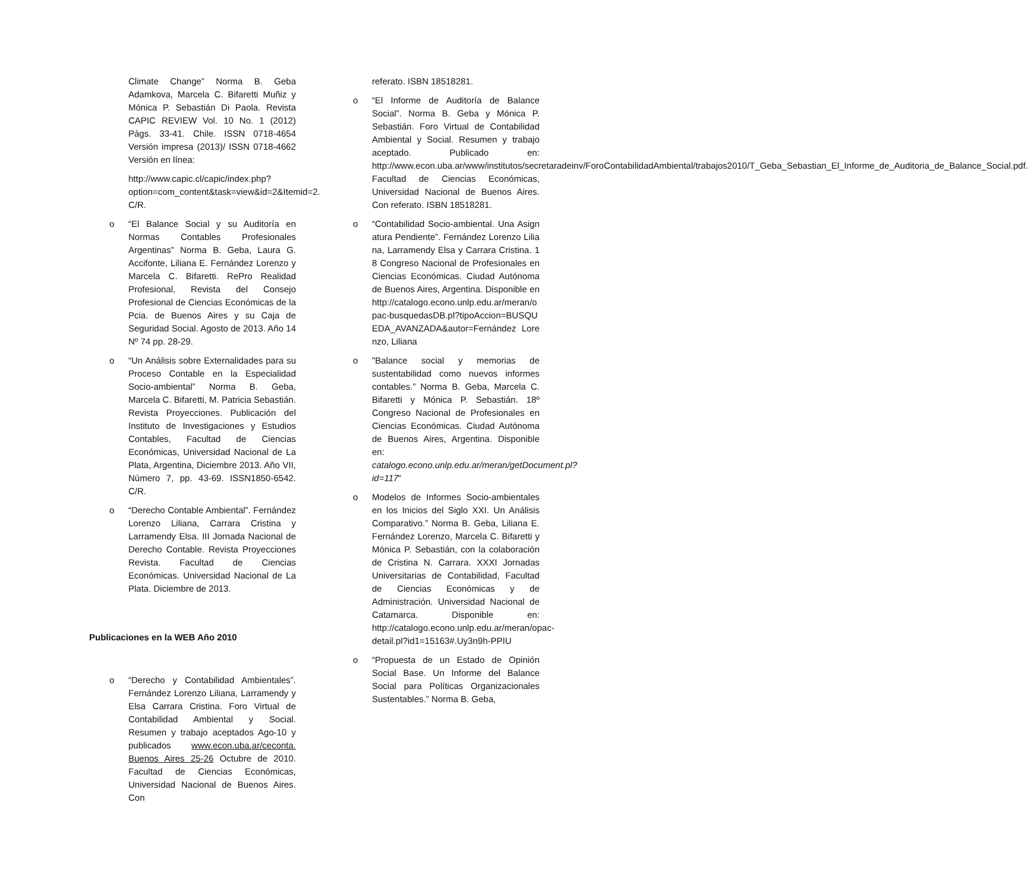Climate Change” Norma B. Geba Adamkova, Marcela C. Bifaretti Muñiz y Mónica P. Sebastián Di Paola. Revista CAPIC REVIEW Vol. 10 No. 1 (2012) Págs. 33-41. Chile. ISSN 0718-4654 Versión impresa (2013)/ ISSN 0718-4662 Versión en línea:
http://www.capic.cl/capic/index.php?option=com_content&task=view&id=2&Itemid=2. C/R.
o “El Balance Social y su Auditoría en Normas Contables Profesionales Argentinas” Norma B. Geba, Laura G. Accifonte, Liliana E. Fernández Lorenzo y Marcela C. Bifaretti. RePro Realidad Profesional, Revista del Consejo Profesional de Ciencias Económicas de la Pcia. de Buenos Aires y su Caja de Seguridad Social. Agosto de 2013. Año 14 Nº 74 pp. 28-29.
o “Un Análisis sobre Externalidades para su Proceso Contable en la Especialidad Socio-ambiental” Norma B. Geba, Marcela C. Bifaretti, M. Patricia Sebastián. Revista Proyecciones. Publicación del Instituto de Investigaciones y Estudios Contables, Facultad de Ciencias Económicas, Universidad Nacional de La Plata, Argentina, Diciembre 2013. Año VII, Número 7, pp. 43-69. ISSN1850-6542. C/R.
o “Derecho Contable Ambiental”. Fernández Lorenzo Liliana, Carrara Cristina y Larramendy Elsa. III Jornada Nacional de Derecho Contable. Revista Proyecciones Revista. Facultad de Ciencias Económicas. Universidad Nacional de La Plata. Diciembre de 2013.
Publicaciones en la WEB Año 2010
o “Derecho y Contabilidad Ambientales”. Fernández Lorenzo Liliana, Larramendy y Elsa Carrara Cristina. Foro Virtual de Contabilidad Ambiental y Social. Resumen y trabajo aceptados Ago-10 y publicados www.econ.uba.ar/ceconta. Buenos Aires 25-26 Octubre de 2010. Facultad de Ciencias Económicas, Universidad Nacional de Buenos Aires. Con
referato. ISBN 18518281.
o “El Informe de Auditoría de Balance Social”. Norma B. Geba y Mónica P. Sebastián. Foro Virtual de Contabilidad Ambiental y Social. Resumen y trabajo aceptado. Publicado en: http://www.econ.uba.ar/www/institutos/secretaradeinv/ForoContabilidadAmbiental/trabajos2010/T_Geba_Sebastian_El_Informe_de_Auditoria_de_Balance_Social.pdf. Facultad de Ciencias Económicas, Universidad Nacional de Buenos Aires. Con referato. ISBN 18518281.
o “Contabilidad Socio-ambiental. Una Asignatura Pendiente”. Fernández Lorenzo Liliana, Larramendy Elsa y Carrara Cristina. 18 Congreso Nacional de Profesionales en Ciencias Económicas. Ciudad Autónoma de Buenos Aires, Argentina. Disponible en http://catalogo.econo.unlp.edu.ar/meran/opac-busquedasDB.pl?tipoAccion=BUSQUEDA_AVANZADA&autor=Fernández Lorenzo, Liliana
o "Balance social y memorias de sustentabilidad como nuevos informes contables.” Norma B. Geba, Marcela C. Bifaretti y Mónica P. Sebastián. 18º Congreso Nacional de Profesionales en Ciencias Económicas. Ciudad Autónoma de Buenos Aires, Argentina. Disponible en: catalogo.econo.unlp.edu.ar/meran/getDocument.pl?id=117“
o Modelos de Informes Socio-ambientales en los Inicios del Siglo XXI. Un Análisis Comparativo.” Norma B. Geba, Liliana E. Fernández Lorenzo, Marcela C. Bifaretti y Mónica P. Sebastián, con la colaboración de Cristina N. Carrara. XXXI Jornadas Universitarias de Contabilidad, Facultad de Ciencias Económicas y de Administración. Universidad Nacional de Catamarca. Disponible en: http://catalogo.econo.unlp.edu.ar/meran/opac-detail.pl?id1=15163#.Uy3n9h-PPIU
o “Propuesta de un Estado de Opinión Social Base. Un Informe del Balance Social para Políticas Organizacionales Sustentables.” Norma B. Geba,